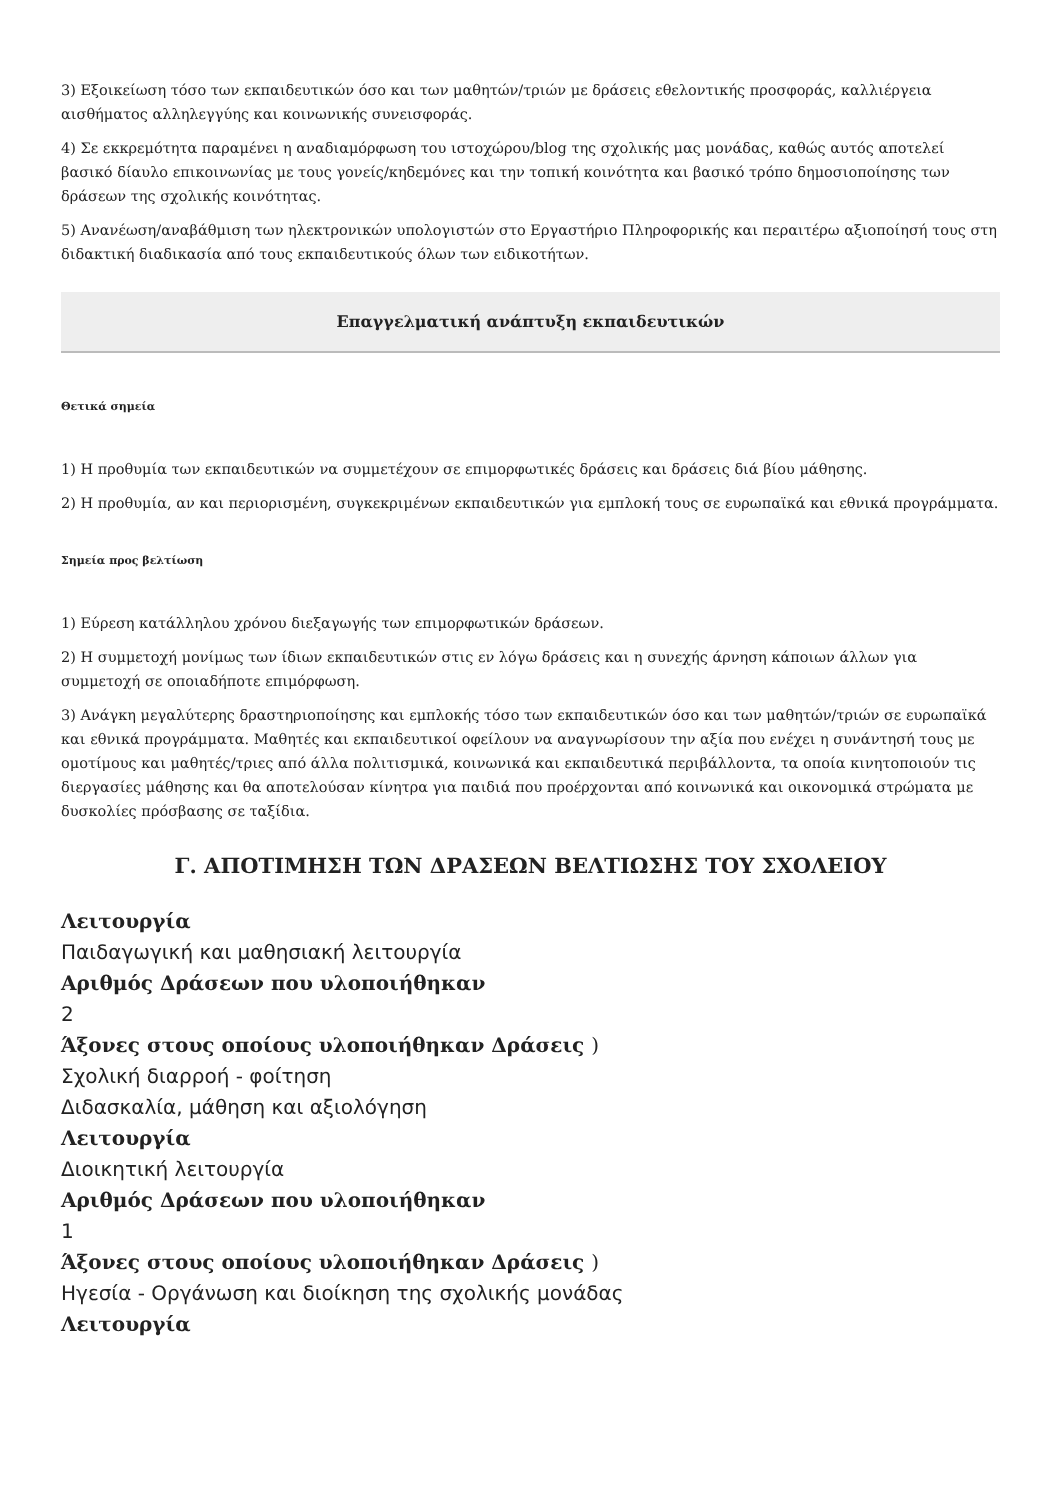3) Εξοικείωση τόσο των εκπαιδευτικών όσο και των μαθητών/τριών με δράσεις εθελοντικής προσφοράς, καλλιέργεια αισθήματος αλληλεγγύης και κοινωνικής συνεισφοράς.
4) Σε εκκρεμότητα παραμένει η αναδιαμόρφωση του ιστοχώρου/blog της σχολικής μας μονάδας, καθώς αυτός αποτελεί βασικό δίαυλο επικοινωνίας με τους γονείς/κηδεμόνες και την τοπική κοινότητα και βασικό τρόπο δημοσιοποίησης των δράσεων της σχολικής κοινότητας.
5) Ανανέωση/αναβάθμιση των ηλεκτρονικών υπολογιστών στο Εργαστήριο Πληροφορικής και περαιτέρω αξιοποίησή τους στη διδακτική διαδικασία από τους εκπαιδευτικούς όλων των ειδικοτήτων.
Επαγγελματική ανάπτυξη εκπαιδευτικών
Θετικά σημεία
1) Η προθυμία των εκπαιδευτικών να συμμετέχουν σε επιμορφωτικές δράσεις και δράσεις διά βίου μάθησης.
2) Η προθυμία, αν και περιορισμένη, συγκεκριμένων εκπαιδευτικών για εμπλοκή τους σε ευρωπαϊκά και εθνικά προγράμματα.
Σημεία προς βελτίωση
1) Εύρεση κατάλληλου χρόνου διεξαγωγής των επιμορφωτικών δράσεων.
2) Η συμμετοχή μονίμως των ίδιων εκπαιδευτικών στις εν λόγω δράσεις και η συνεχής άρνηση κάποιων άλλων για συμμετοχή σε οποιαδήποτε επιμόρφωση.
3) Ανάγκη μεγαλύτερης δραστηριοποίησης και εμπλοκής τόσο των εκπαιδευτικών όσο και των μαθητών/τριών σε ευρωπαϊκά και εθνικά προγράμματα. Μαθητές και εκπαιδευτικοί οφείλουν να αναγνωρίσουν την αξία που ενέχει η συνάντησή τους με ομοτίμους και μαθητές/τριες από άλλα πολιτισμικά, κοινωνικά και εκπαιδευτικά περιβάλλοντα, τα οποία κινητοποιούν τις διεργασίες μάθησης και θα αποτελούσαν κίνητρα για παιδιά που προέρχονται από κοινωνικά και οικονομικά στρώματα με δυσκολίες πρόσβασης σε ταξίδια.
Γ. ΑΠΟΤΙΜΗΣΗ ΤΩΝ ΔΡΑΣΕΩΝ ΒΕΛΤΙΩΣΗΣ ΤΟΥ ΣΧΟΛΕΙΟΥ
Λειτουργία
Παιδαγωγική και μαθησιακή λειτουργία
Αριθμός Δράσεων που υλοποιήθηκαν
2
Άξονες στους οποίους υλοποιήθηκαν Δράσεις )
Σχολική διαρροή - φοίτηση
Διδασκαλία, μάθηση και αξιολόγηση
Λειτουργία
Διοικητική λειτουργία
Αριθμός Δράσεων που υλοποιήθηκαν
1
Άξονες στους οποίους υλοποιήθηκαν Δράσεις )
Ηγεσία - Οργάνωση και διοίκηση της σχολικής μονάδας
Λειτουργία